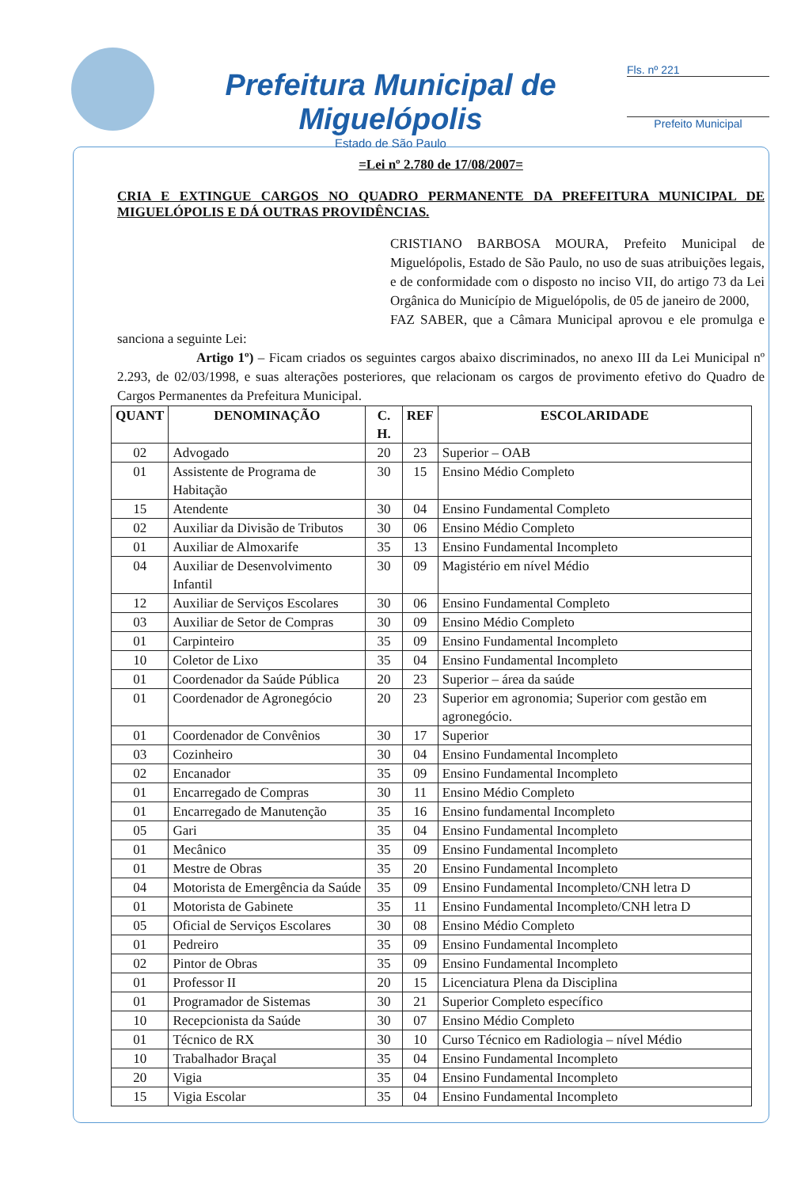Prefeitura Municipal de Miguelópolis
Estado de São Paulo
Fls. nº 221
Prefeito Municipal
=Lei nº 2.780 de 17/08/2007=
CRIA E EXTINGUE CARGOS NO QUADRO PERMANENTE DA PREFEITURA MUNICIPAL DE MIGUELÓPOLIS E DÁ OUTRAS PROVIDÊNCIAS.
CRISTIANO BARBOSA MOURA, Prefeito Municipal de Miguelópolis, Estado de São Paulo, no uso de suas atribuições legais, e de conformidade com o disposto no inciso VII, do artigo 73 da Lei Orgânica do Município de Miguelópolis, de 05 de janeiro de 2000,
FAZ SABER, que a Câmara Municipal aprovou e ele promulga e sanciona a seguinte Lei:
Artigo 1º) – Ficam criados os seguintes cargos abaixo discriminados, no anexo III da Lei Municipal nº 2.293, de 02/03/1998, e suas alterações posteriores, que relacionam os cargos de provimento efetivo do Quadro de Cargos Permanentes da Prefeitura Municipal.
| QUANT | DENOMINAÇÃO | C. H. | REF | ESCOLARIDADE |
| --- | --- | --- | --- | --- |
| 02 | Advogado | 20 | 23 | Superior – OAB |
| 01 | Assistente de Programa de Habitação | 30 | 15 | Ensino Médio Completo |
| 15 | Atendente | 30 | 04 | Ensino Fundamental Completo |
| 02 | Auxiliar da Divisão de Tributos | 30 | 06 | Ensino Médio Completo |
| 01 | Auxiliar de Almoxarife | 35 | 13 | Ensino Fundamental Incompleto |
| 04 | Auxiliar de Desenvolvimento Infantil | 30 | 09 | Magistério em nível Médio |
| 12 | Auxiliar de Serviços Escolares | 30 | 06 | Ensino Fundamental Completo |
| 03 | Auxiliar de Setor de Compras | 30 | 09 | Ensino Médio Completo |
| 01 | Carpinteiro | 35 | 09 | Ensino Fundamental Incompleto |
| 10 | Coletor de Lixo | 35 | 04 | Ensino Fundamental Incompleto |
| 01 | Coordenador da Saúde Pública | 20 | 23 | Superior – área da saúde |
| 01 | Coordenador de Agronegócio | 20 | 23 | Superior em agronomia; Superior com gestão em agronegócio. |
| 01 | Coordenador de Convênios | 30 | 17 | Superior |
| 03 | Cozinheiro | 30 | 04 | Ensino Fundamental Incompleto |
| 02 | Encanador | 35 | 09 | Ensino Fundamental Incompleto |
| 01 | Encarregado de Compras | 30 | 11 | Ensino Médio Completo |
| 01 | Encarregado de Manutenção | 35 | 16 | Ensino fundamental Incompleto |
| 05 | Gari | 35 | 04 | Ensino Fundamental Incompleto |
| 01 | Mecânico | 35 | 09 | Ensino Fundamental Incompleto |
| 01 | Mestre de Obras | 35 | 20 | Ensino Fundamental Incompleto |
| 04 | Motorista de Emergência da Saúde | 35 | 09 | Ensino Fundamental Incompleto/CNH letra D |
| 01 | Motorista de Gabinete | 35 | 11 | Ensino Fundamental Incompleto/CNH letra D |
| 05 | Oficial de Serviços Escolares | 30 | 08 | Ensino Médio Completo |
| 01 | Pedreiro | 35 | 09 | Ensino Fundamental Incompleto |
| 02 | Pintor de Obras | 35 | 09 | Ensino Fundamental Incompleto |
| 01 | Professor II | 20 | 15 | Licenciatura Plena da Disciplina |
| 01 | Programador de Sistemas | 30 | 21 | Superior Completo específico |
| 10 | Recepcionista da Saúde | 30 | 07 | Ensino Médio Completo |
| 01 | Técnico de RX | 30 | 10 | Curso Técnico em Radiologia – nível Médio |
| 10 | Trabalhador Braçal | 35 | 04 | Ensino Fundamental Incompleto |
| 20 | Vigia | 35 | 04 | Ensino Fundamental Incompleto |
| 15 | Vigia Escolar | 35 | 04 | Ensino Fundamental Incompleto |